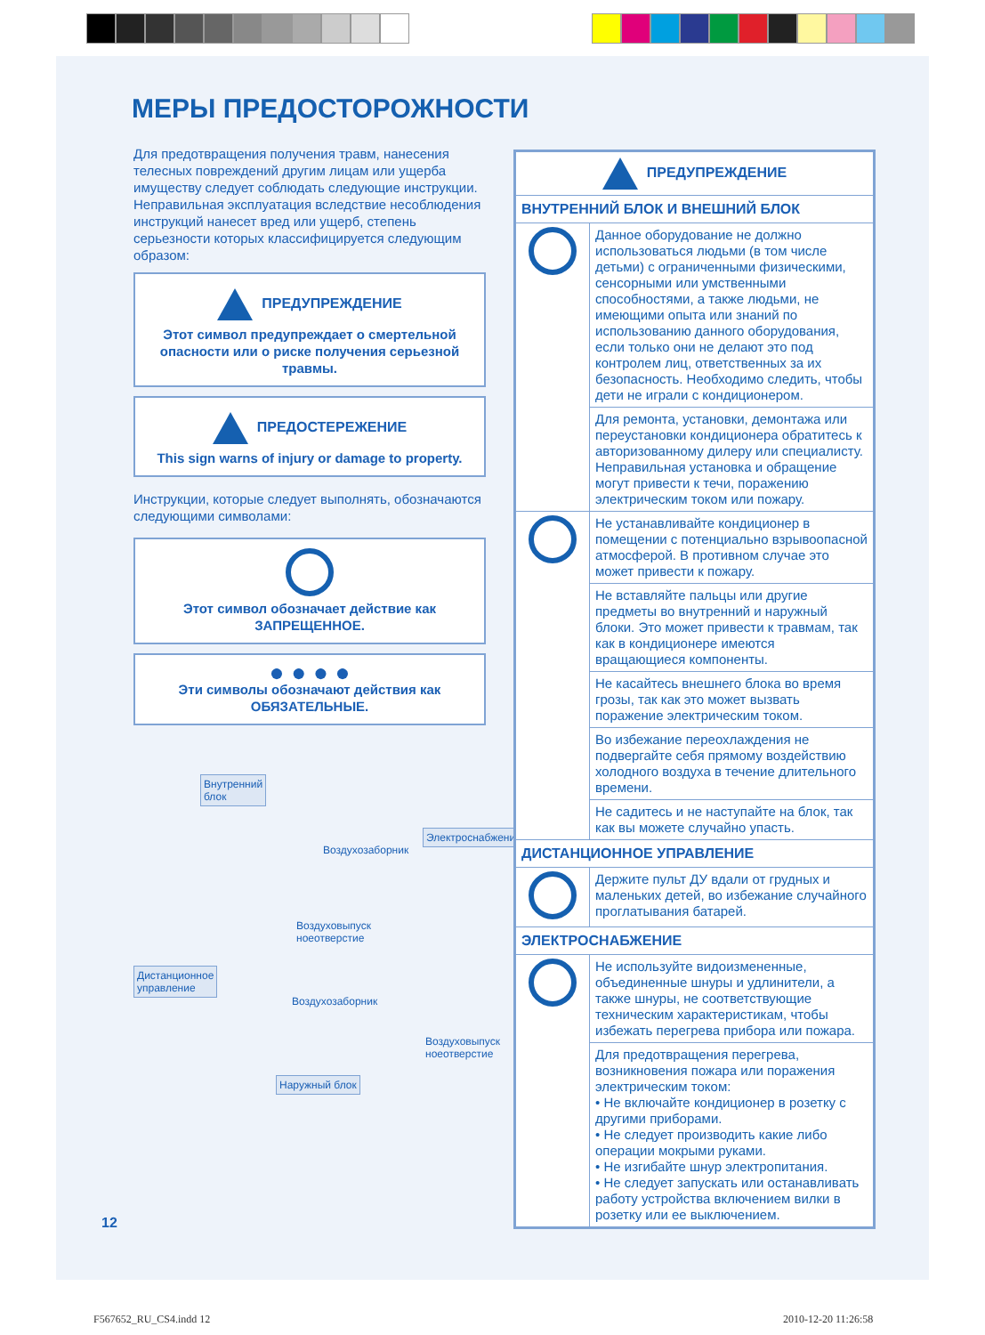МЕРЫ ПРЕДОСТОРОЖНОСТИ
Для предотвращения получения травм, нанесения телесных повреждений другим лицам или ущерба имуществу следует соблюдать следующие инструкции. Неправильная эксплуатация вследствие несоблюдения инструкций нанесет вред или ущерб, степень серьезности которых классифицируется следующим образом:
ПРЕДУПРЕЖДЕНИЕ
Этот символ предупреждает о смертельной опасности или о риске получения серьезной травмы.
ПРЕДОСТЕРЕЖЕНИЕ
This sign warns of injury or damage to property.
Инструкции, которые следует выполнять, обозначаются следующими символами:
Этот символ обозначает действие как ЗАПРЕЩЕННОЕ.
● ● ● ●
Эти символы обозначают действия как ОБЯЗАТЕЛЬНЫЕ.
Внутренний
блок
Электроснабжение
Воздухозаборник
Воздуховыпуск
ноеотверстие
Дистанционное
управление
Воздухозаборник
Воздуховыпуск
ноеотверстие
Наружный блок
| ПРЕДУПРЕЖДЕНИЕ | |
| --- | --- |
| ВНУТРЕННИЙ БЛОК И ВНЕШНИЙ БЛОК | |
| | Данное оборудование не должно использоваться людьми (в том числе детьми) с ограниченными физическими, сенсорными или умственными способностями, а также людьми, не имеющими опыта или знаний по использованию данного оборудования, если только они не делают это под контролем лиц, ответственных за их безопасность. Необходимо следить, чтобы дети не играли с кондиционером. |
| | Для ремонта, установки, демонтажа или переустановки кондиционера обратитесь к авторизованному дилеру или специалисту. Неправильная установка и обращение могут привести к течи, поражению электрическим током или пожару. |
| | Не устанавливайте кондиционер в помещении с потенциально взрывоопасной атмосферой. В противном случае это может привести к пожару. |
| | Не вставляйте пальцы или другие предметы во внутренний и наружный блоки. Это может привести к травмам, так как в кондиционере имеются вращающиеся компоненты. |
| | Не касайтесь внешнего блока во время грозы, так как это может вызвать поражение электрическим током. |
| | Во избежание переохлаждения не подвергайте себя прямому воздействию холодного воздуха в течение длительного времени. |
| | Не садитесь и не наступайте на блок, так как вы можете случайно упасть. |
| ДИСТАНЦИОННОЕ УПРАВЛЕНИЕ | |
| | Держите пульт ДУ вдали от грудных и маленьких детей, во избежание случайного проглатывания батарей. |
| ЭЛЕКТРОСНАБЖЕНИЕ | |
| | Не используйте видоизмененные, объединенные шнуры и удлинители, а также шнуры, не соответствующие техническим характеристикам, чтобы избежать перегрева прибора или пожара. |
| | Для предотвращения перегрева, возникновения пожара или поражения электрическим током: • Не включайте кондиционер в розетку с другими приборами. • Не следует производить какие либо операции мокрыми руками. • Не изгибайте шнур электропитания. • Не следует запускать или останавливать работу устройства включением вилки в розетку или ее выключением. |
12
F567652_RU_CS4.indd 12 2010-12-20 11:26:58